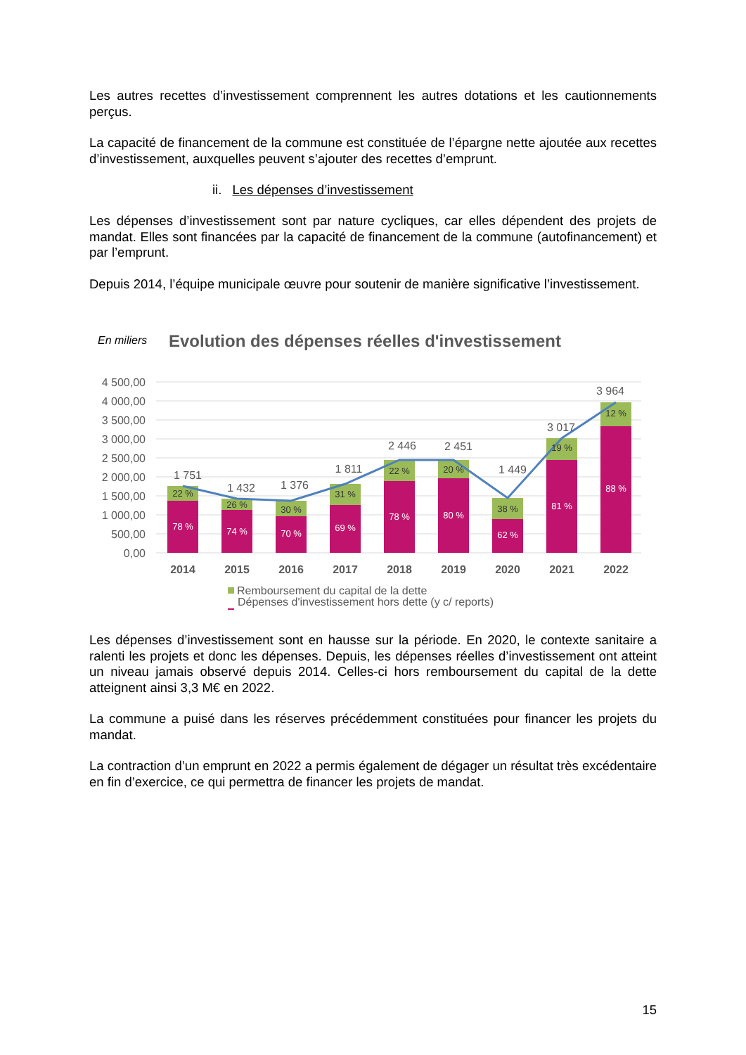Les autres recettes d’investissement comprennent les autres dotations et les cautionnements perçus.
La capacité de financement de la commune est constituée de l’épargne nette ajoutée aux recettes d’investissement, auxquelles peuvent s’ajouter des recettes d’emprunt.
ii. Les dépenses d’investissement
Les dépenses d’investissement sont par nature cycliques, car elles dépendent des projets de mandat. Elles sont financées par la capacité de financement de la commune (autofinancement) et par l’emprunt.
Depuis 2014, l’équipe municipale œuvre pour soutenir de manière significative l’investissement.
En miliers
Evolution des dépenses réelles d'investissement
4 500,00
4 000,00
3 500,00
3 000,00
2 500,00
2 000,00
1 500,00
1 000,00
500,00
0,00
22 %
26 %
30 %
31 %
22 %
20 %
38 %
19 %
12 %
78 %
74 %
70 %
69 %
78 %
80 %
62 %
81 %
88 %
1 751
1 432
1 376
1 811
2 446
2 451
1 449
3 017
3 964
2014
2015
2016
2017
2018
2019
2020
2021
2022
Remboursement du capital de la dette
Dépenses d'investissement hors dette (y c/ reports)
Les dépenses d’investissement sont en hausse sur la période. En 2020, le contexte sanitaire a ralenti les projets et donc les dépenses. Depuis, les dépenses réelles d’investissement ont atteint un niveau jamais observé depuis 2014. Celles-ci hors remboursement du capital de la dette atteignent ainsi 3,3 M€ en 2022.
La commune a puisé dans les réserves précédemment constituées pour financer les projets du mandat.
La contraction d’un emprunt en 2022 a permis également de dégager un résultat très excédentaire en fin d’exercice, ce qui permettra de financer les projets de mandat.
15